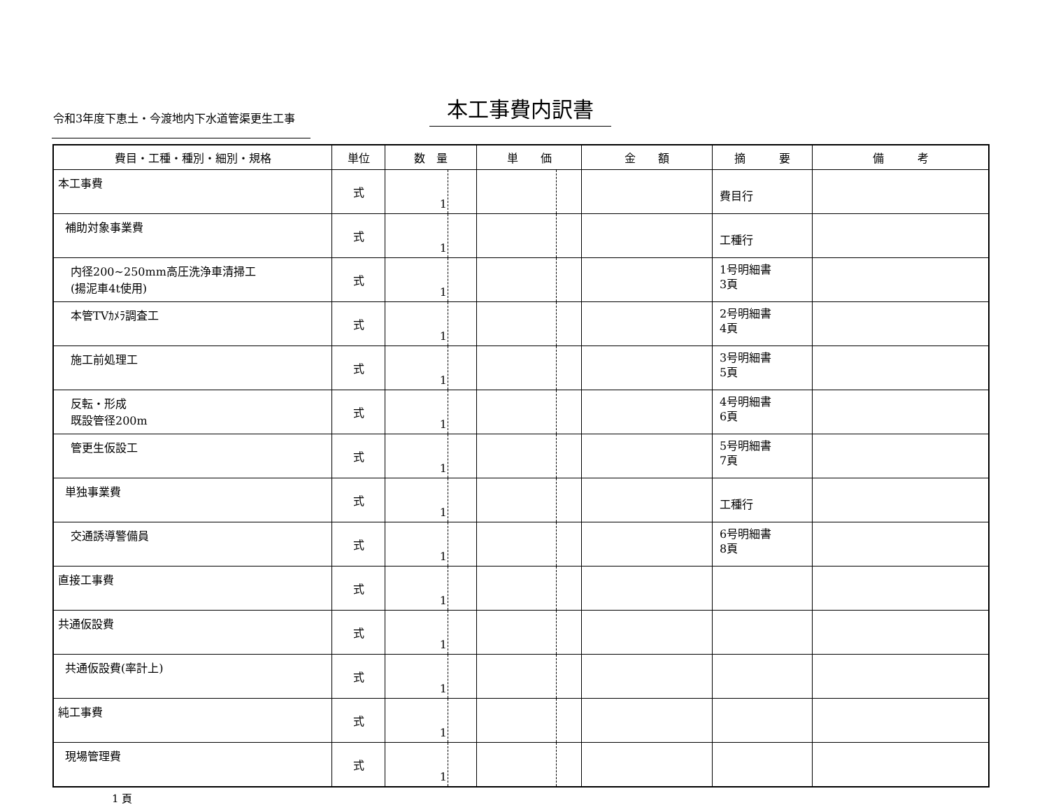令和3年度下恵土・今渡地内下水道管渠更生工事
本工事費内訳書
| 費目・工種・種別・細別・規格 | 単位 | 数 量 | 単 価 | 金 額 | 摘 要 | 備 考 |
| --- | --- | --- | --- | --- | --- | --- |
| 本工事費 | 式 | 1 | | | 費目行 | |
| 補助対象事業費 | 式 | 1 | | | 工種行 | |
| 内径200~250mm高圧洗浄車清掃工 (揚泥車4t使用) | 式 | 1 | | | 1号明細書 3頁 | |
| 本管TVｶﾒﾗ調査工 | 式 | 1 | | | 2号明細書 4頁 | |
| 施工前処理工 | 式 | 1 | | | 3号明細書 5頁 | |
| 反転・形成 既設管径200m | 式 | 1 | | | 4号明細書 6頁 | |
| 管更生仮設工 | 式 | 1 | | | 5号明細書 7頁 | |
| 単独事業費 | 式 | 1 | | | 工種行 | |
| 交通誘導警備員 | 式 | 1 | | | 6号明細書 8頁 | |
| 直接工事費 | 式 | 1 | | | | |
| 共通仮設費 | 式 | 1 | | | | |
| 共通仮設費(率計上) | 式 | 1 | | | | |
| 純工事費 | 式 | 1 | | | | |
| 現場管理費 | 式 | 1 | | | | |
1 頁